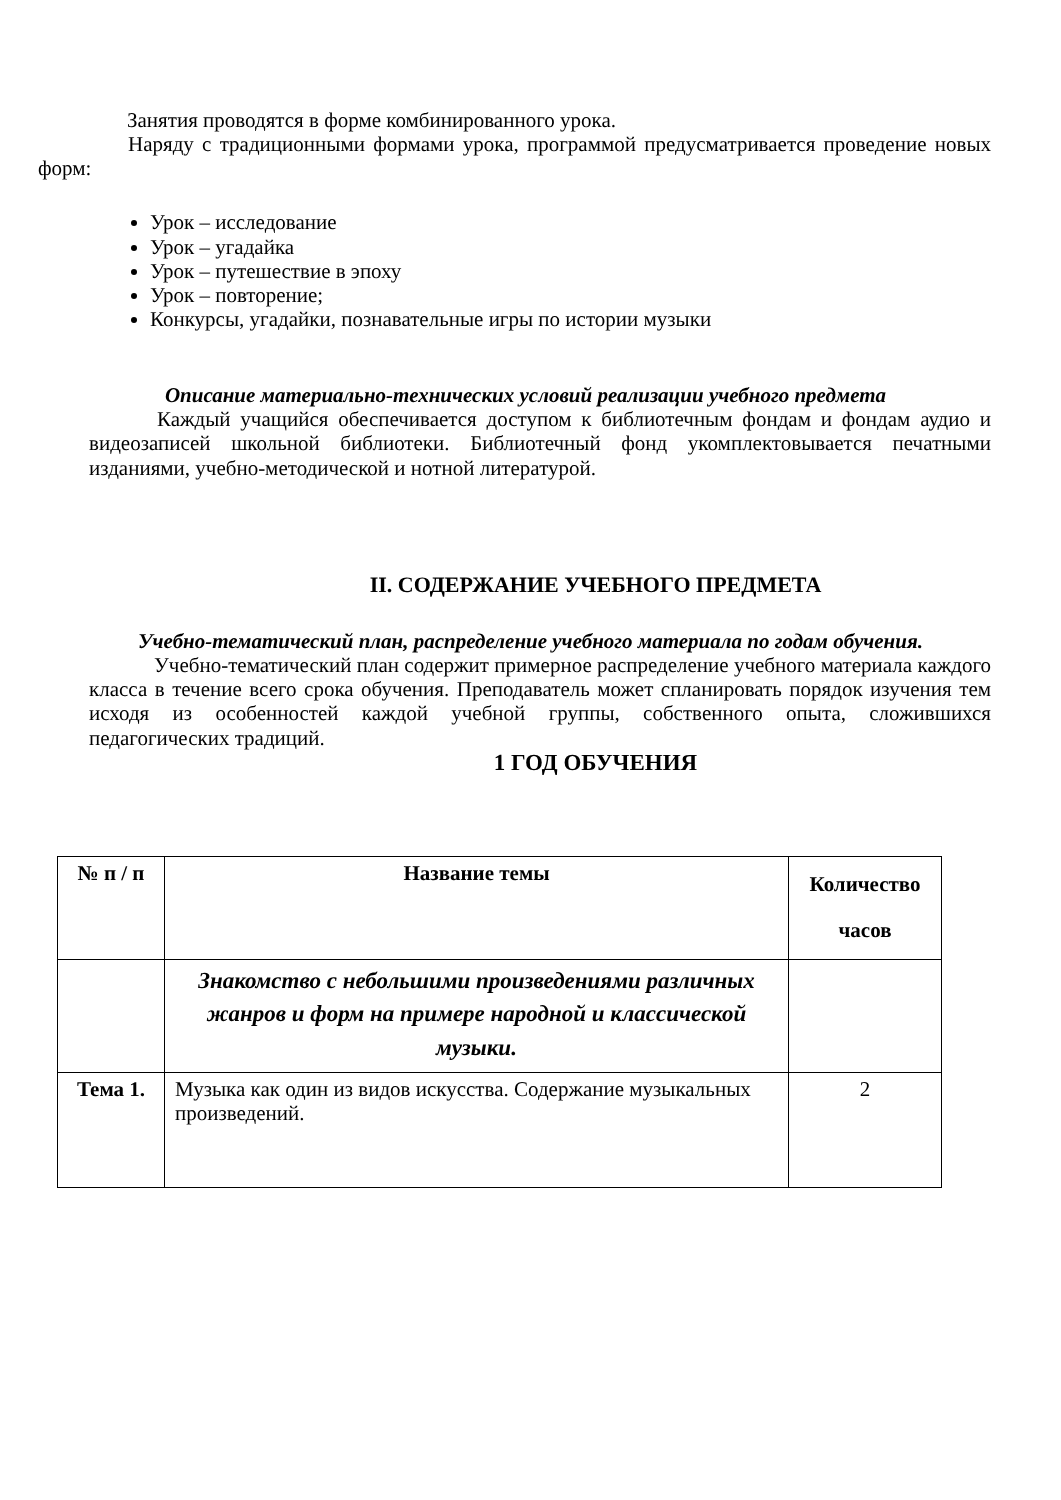Занятия проводятся в форме комбинированного урока.
Наряду с традиционными формами урока, программой предусматривается проведение новых форм:
Урок – исследование
Урок – угадайка
Урок – путешествие в эпоху
Урок – повторение;
Конкурсы, угадайки, познавательные игры по истории музыки
Описание материально-технических условий реализации учебного предмета
Каждый учащийся обеспечивается доступом к библиотечным фондам и фондам аудио и видеозаписей школьной библиотеки. Библиотечный фонд укомплектовывается печатными изданиями, учебно-методической и нотной литературой.
II. СОДЕРЖАНИЕ УЧЕБНОГО ПРЕДМЕТА
Учебно-тематический план, распределение учебного материала по годам обучения.
Учебно-тематический план содержит примерное распределение учебного материала каждого класса в течение всего срока обучения. Преподаватель может спланировать порядок изучения тем исходя из особенностей каждой учебной группы, собственного опыта, сложившихся педагогических традиций.
1 ГОД ОБУЧЕНИЯ
| № п / п | Название темы | Количество часов |
| --- | --- | --- |
| | Знакомство с небольшими произведениями различных жанров и форм на примере народной и классической музыки. | |
| Тема 1. | Музыка как один из видов искусства. Содержание музыкальных произведений. | 2 |